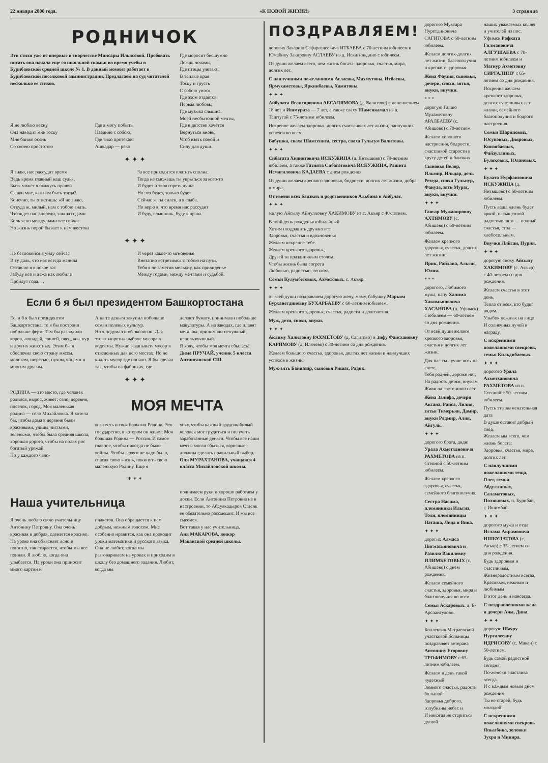22 января 2000 года. «К НОВОЙ ЖИЗНИ» 3 страница
РОДНИЧОК
Эти стихи уже не впервые в творчестве Минсары Ильясовой. Пробовать писать она начала еще со школьной скамьи во время учебы в Бурибаевской средней школе № 1. В данный момент работает в Бурибаевской поселковой администрации. Предлагаем на суд читателей несколько ее стихов.
Где моросит бесшумно
Дождь ночами,
Где птицы улетают
В теплые края
Тоску и грусть
С собою унося,
Где эхом отдается
Первая любовь,
Где музыка слышна,
Моей несбыточной мечты,
Я не люблю весну
Она наводит мне тоску
Мне ближе осень
Со своею простотою
Где я могу побыть
Наедине с собою,
Где тихо протекает
Ашкадар — река
Где в детство хочется
Вернуться вновь,
Чтоб взять покой и
Силу для души.
✦ ✦ ✦
Я знаю, нас рассудит время
Ведь время главный наш судья,
Быть может я окажусь правой
Скажи мне, как нам быть тогда?
Конечно, ты ответишь: «Я не знаю,
Откуда ж, милый, нам с тобою знать.
Что ждет нас впереди, там за годами
Коль ясно между нами все сейчас.
Но жизнь порой бывает к нам жестока
За все приходится платить сполна.
Тогда не сможешь ты укрыться за кого-то
И будет и твоя гореть душа.
Но это будет, только будет
Сейчас ж ты силен, а я слаба.
Но верю я, что время нас рассудит
И буду, слышишь, буду я права.
✦ ✦ ✦
Не беспокойся я уйду сейчас
В ту даль, что нас всегда манила
Оставлю я в покое вас
Забуду все и даже как любила
Пройдут года. . .
И через какое-то мгновенье
Внезапно встретимся с тобою на пути.
Тебя я не заметив мелькну, как привиденье
Между годами, между мечтами и судьбой.
Если б я был президентом Башкортостана
Если б я был президентом Башкортостана, то я бы построил побольше ферм. Там бы разводили коров, лошадей, свиней, овец, коз, кур и других животных. Этим бы я обеспечил свою страну мясом, молоком, шерстью, пухом, яйцами и многим другим.
А на те деньги закупил побольше семян полевых культур.
Но я подумал и об экологии. Для этого запретил выброс мусора в водоемы. Нужно закапывать мусор в отведенных для него местах. Но не кидать мусор где попало. Я бы сделал так, чтобы на фабриках, где
делают бумагу, принимали побольше макулатуры. А на заводах, где плавят металлы, принимали ненужный, использованный.
Я хочу, чтобы моя мечта сбылась!
Дима ПРУЧАЙ, ученик 5 класса Антинганской СШ.
✦ ✦ ✦
РОДИНА — это место, где человек родился, вырос, живет: село, деревня, поселок, город. Моя маленькая родина — село Михайловка. Я хотела бы, чтобы дома в деревне были красивыми, улицы чистыми, зелеными, чтобы была средняя школа, хорошая дорога, чтобы на полях рос богатый урожай.
Но у каждого чело-
МОЯ МЕЧТА
века есть и своя большая Родина. Это государство, в котором он живет. Моя большая Родина — Россия. И самое главное, чтобы никогда не было войны. Чтобы людям не надо было, спасая свою жизнь, покинуть свою маленькую Родину. Еще я
хочу, чтобы каждый трудолюбивый человек мог трудиться и получать заработанные деньги. Чтобы все наши мечты могли сбыться, взрослые должны сделать правильный выбор.
Оля МУРАХТАНОВА, учащаяся 4 класса Михайловской школы.
* * *
Наша учительница
Я очень люблю свою учительницу Антонину Петровну. Она очень красивая и добрая, одевается красиво. На уроке она объясняет ясно и понятно, так старается, чтобы мы все поняли. Я люблю, когда она улыбается. На уроки она приносит много картин и
плакатов. Она обращается к нам добрым, нежным голосом. Мне особенно нравится, как она проводит уроки математики и русского языка. Она не любит, когда мы разговариваем на уроках и приходим в школу без домашнего задания. Любит, когда мы
поднимаем руки и хорошо работаем у доски. Если Антонина Петровна не в настроении, то Абдулкадыров Стасик ее обязательно рассмешит. И мы все смеемся.
Вот такая у нас учительница.
Аня МАКАРОВА, юнкор Маканской средней школы.
ПОЗДРАВЛЯЕМ!
дорогих Закарию Сафаргалеевича ИТБАЕВА с 70-летним юбилеем и Юмабику Закировну АСЛАЕВУ из д. Исянгильдино с юбилеем.
От души желаем всего, чем жизнь богата: здоровья, счастья, мира, долгих лет.
С наилучшими пожеланиями Аслаевы, Махмутовы, Итбаевы, Ярмухаметовы, Яркинбаевы, Хамитовы.
✦ ✦ ✦
Айбулата Ягангировича АБСАЛЯМОВА (д. Валитово) с исполнением 18 лет и Ишмурата — 7 лет, а также сваху Шамсикамал из д. Таштугай с 75-летним юбилеем.
Искренне желаем здоровья, долгих счастливых лет жизни, наилучших успехов во всем.
Бабушка, сваха Шамсениса, сестра, сваха Гульсум Валитовы.
✦ ✦ ✦
Сибагата Хидиятовича ИСКУЖИНА (д. Янтышево) с 70-летним юбилеем, а также Гатията Сибагатовича ИСКУЖИНА, Рашита Исмагиловича КАДАЕВА с днем рождения.
От души желаем крепкого здоровья, бодрости, долгих лет жизни, добра и мира.
От имени всех близких и родственников Альбина и Айбулат.
✦ ✦ ✦
милую Айсылу Айнулловну ХАКИМОВУ из с. Акъяр с 40-летием.
В твой день рожденья юбилейный
Хотим поздравить дружно все
Здоровья, счастья и вдохновенья
Желаем искренне тебе.
Желаем крепкого здоровья,
Друзей за праздничным столом.
Чтобы жизнь была согрета
Любовью, радостью, теплом.
Семьи Кулумбетовых, Ахметовых. с. Акъяр.
✦ ✦ ✦
от всей души поздравляем дорогую жену, маму, бабушку Марьям Бурханетдиновну БУХАРБАЕВУ с 60-летним юбилеем.
Желаем крепкого здоровья, счастья, радости и долголетия.
Муж, дети, снохи, внуки.
✦ ✦ ✦
Аклиму Халиловну РАХМЕТОВУ (д. Сагитово) и Зифу Фаисхановну КАРИМОВУ (д. Илячево) с 30-летием со дня рождения.
Желаем большого счастья, здоровья, долгих лет жизни и наилучших успехов в жизни.
Муж-зять Байназар, сыновья Ришат, Радик.
дорогого Мухтара Нуретдиновича САГИТОВА с 60-летним юбилеем.
Желаем долгих-долгих лет жизни, благополучия и крепкого здоровья.
Жена Фаузия, сыновья, дочери, снохи, зятья, внуки, внучки.
* * *
дорогую Галию Мухаметовну АРАЛБАЕВУ (с. Абишево) с 70-летием.
Желаем хорошего настроения, бодрости, счастливой старости в кругу детей и близких.
Сыновья Велор, Ильмир, Ильдар, дочь Резеда, снохи Гульнур, Фануза, зять Мурат, внуки, внучки.
✦ ✦ ✦
Гавгар Мужавировну АХТЯМОВУ (с. Абишево) с 60-летним юбилеем.
Желаем крепкого здоровья, счастья, долгих лет жизни.
Ирик, Райхана, Альгис, Юлия.
* * *
дорогого, любимого мужа, папу Халима Хакимьяновича ХАСАНОВА (п. Уфимск) с юбилеем — 60-летием со дня рождения.
От всей души желаем крепкого здоровья, счастья и долгих лет жизни.
Для нас ты лучше всех на свете,
Тебя родней, дороже нет,
На радость детям, внукам
Живи на свете много лет.
Жена Залифа, дочери Аксана, Райса, Лилия, зятья Тимерьян, Дамир, внуки Радмир, Алия, Айгуль.
✦ ✦ ✦
дорогого брата, дядю Урала Ахметхановича РАХМЕТОВА из п. Степной с 50-летним юбилеем.
Желаем крепкого здоровья, счастья, семейного благополучия.
Сестра Насима, племянники Ильгиз, Толя, племянницы Наташа, Лида и Вика.
✦ ✦ ✦
дорогих Алмаса Нигматьяновича и Разилю Вакилевну ИЛИМБЕТОВЫХ (с. Абишево) с днем рождения.
Желаем семейного счастья, здоровья, мира и благополучия во всем.
Семья Аскаровых. д. Б-Арслангулово.
✦ ✦ ✦
Коллектив Матраевской участковой больницы поздравляет ветерана Антонину Егоровну ТРОФИМОВУ с 65-летним юбилеем.
Желаем в день такой чудесный
Земного счастья, радости большой
Здоровья доброго, голубизны небес и
И никогда не стариться душой.
наших уважаемых коллег и учителей из пос. Уфимск Рафката Гилмановича АЛГУШАЕВА с 70-летним юбилеем и Магнур Ахметовну СИРГАЛИНУ с 65-летием со дня рождения.
Искренне желаем крепкого здоровья, долгих счастливых лет жизни, семейного благополучия и бодрого настроения.
Семьи Шариповых, Юсуповых, Дияровых, Кинзябаевых, Файзуллиных, Буляковых, Юлановых.
✦ ✦ ✦
Булата Нурфаизовича ИСКУЖИНА (д. Янтышево) с 60-летним юбилеем.
Пусть ваша жизнь будет яркой, насыщенной радостью, дом — полный счастья, стол — хлебосольным.
Внучки Ляйсан, Нурия.
✦ ✦ ✦
дорогую сноху Айсылу ХАКИМОВУ (с. Акъяр) с 40-летием со дня рождения.
Желаем счастья в этот день,
Тепла от всех, кто будет рядом,
Улыбок нежных на лице
И солнечных лучей в награду.
С искренними пожеланиями свекровь, семья Кильдибаевых.
✦ ✦ ✦
дорогого Урала Ахметхановича РАХМЕТОВА из п. Степной с 50-летним юбилеем.
Пусть эта знаменательная дата
В душе оставит добрый след.
Желаем мы всего, чем жизнь богата:
Здоровья, счастья, мира, долгих лет.
С наилучшими пожеланиями теща, Олег, семьи Абдуллиных, Саламатовых, Поляковых. п. Бурибай, г. Ишимбай.
✦ ✦ ✦
дорогого мужа и отца Ислама Акрамовича ИШБУЛАТОВА (с. Акъяр) с 35-летием со дня рождения.
Будь здоровым и счастливым,
Жизнерадостным всегда,
Красивым, нежным и любимым
В этот день и навсегда.
С поздравлениями жена и дочери Аим, Дина.
✦ ✦ ✦
дорогую Шауру Нургалеевну ИДРИСОВУ (с. Макан) с 50-летием.
Будь самой радостной сегодня,
По-женски счастлива всегда.
И с каждым новым днем рождения
Ты не старей, будь молодой!
С искренними пожеланиями свекровь Япылбика, золовки Зухра и Минира.